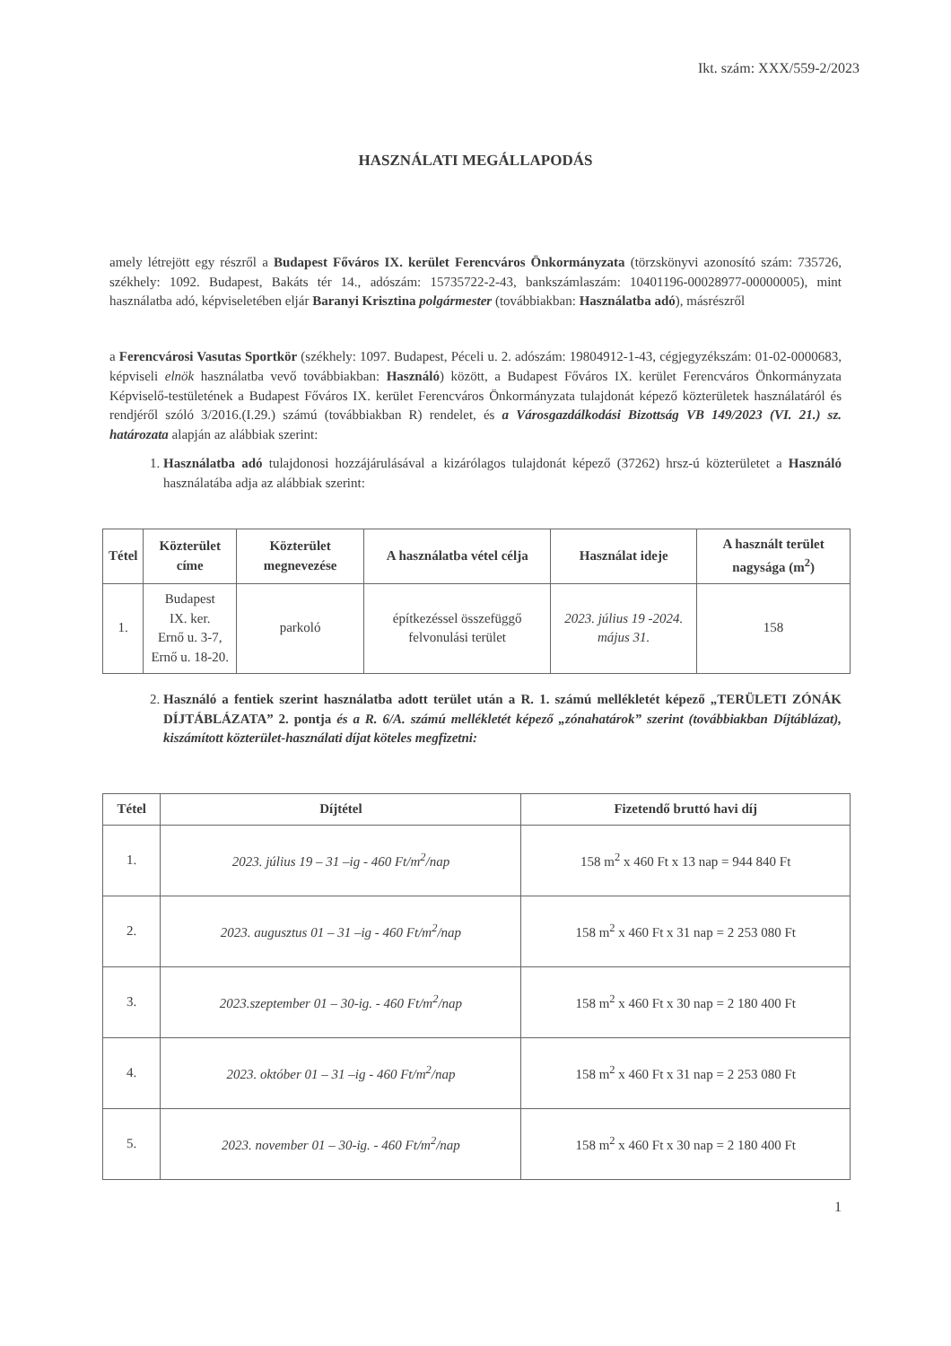Ikt. szám: XXX/559-2/2023
HASZNÁLATI MEGÁLLAPODÁS
amely létrejött egy részről a Budapest Főváros IX. kerület Ferencváros Önkormányzata (törzskönyvi azonosító szám: 735726, székhely: 1092. Budapest, Bakáts tér 14., adószám: 15735722-2-43, bankszámlaszám: 10401196-00028977-00000005), mint használatba adó, képviseletében eljár Baranyi Krisztina polgármester (továbbiakban: Használatba adó), másrészről
a Ferencvárosi Vasutas Sportkör (székhely: 1097. Budapest, Péceli u. 2. adószám: 19804912-1-43, cégjegyzékszám: 01-02-0000683, képviseli elnök használatba vevő továbbiakban: Használó) között, a Budapest Főváros IX. kerület Ferencváros Önkormányzata Képviselő-testületének a Budapest Főváros IX. kerület Ferencváros Önkormányzata tulajdonát képező közterületek használatáról és rendjéről szóló 3/2016.(I.29.) számú (továbbiakban R) rendelet, és a Városgazdálkodási Bizottság VB 149/2023 (VI. 21.) sz. határozata alapján az alábbiak szerint:
1. Használatba adó tulajdonosi hozzájárulásával a kizárólagos tulajdonát képező (37262) hrsz-ú közterületet a Használó használatába adja az alábbiak szerint:
| Tétel | Közterület címe | Közterület megnevezése | A használatba vétel célja | Használat ideje | A használt terület nagysága (m<sup>2</sup>) |
| --- | --- | --- | --- | --- | --- |
| 1. | Budapest IX. ker. Ernő u. 3-7, Ernő u. 18-20. | parkoló | építkezéssel összefüggő felvonulási terület | 2023. július 19 -2024. május 31. | 158 |
2. Használó a fentiek szerint használatba adott terület után a R. 1. számú mellékletét képező „TERÜLETI ZÓNÁK DÍJTÁBLÁZATA” 2. pontja és a R. 6/A. számú mellékletét képező „zónahatárok” szerint (továbbiakban Díjtáblázat), kiszámított közterület-használati díjat köteles megfizetni:
| Tétel | Díjtétel | Fizetendő bruttó havi díj |
| --- | --- | --- |
| 1. | 2023. július 19 – 31 –ig - 460 Ft/m<sup>2</sup>/nap | 158 m<sup>2</sup> x 460 Ft x 13 nap = 944 840 Ft |
| 2. | 2023. augusztus 01 – 31 –ig - 460 Ft/m<sup>2</sup>/nap | 158 m<sup>2</sup> x 460 Ft x 31 nap = 2 253 080 Ft |
| 3. | 2023.szeptember 01 – 30-ig. - 460 Ft/m<sup>2</sup>/nap | 158 m<sup>2</sup> x 460 Ft x 30 nap = 2 180 400 Ft |
| 4. | 2023. október 01 – 31 –ig - 460 Ft/m<sup>2</sup>/nap | 158 m<sup>2</sup> x 460 Ft x 31 nap = 2 253 080 Ft |
| 5. | 2023. november 01 – 30-ig. - 460 Ft/m<sup>2</sup>/nap | 158 m<sup>2</sup> x 460 Ft x 30 nap = 2 180 400 Ft |
1